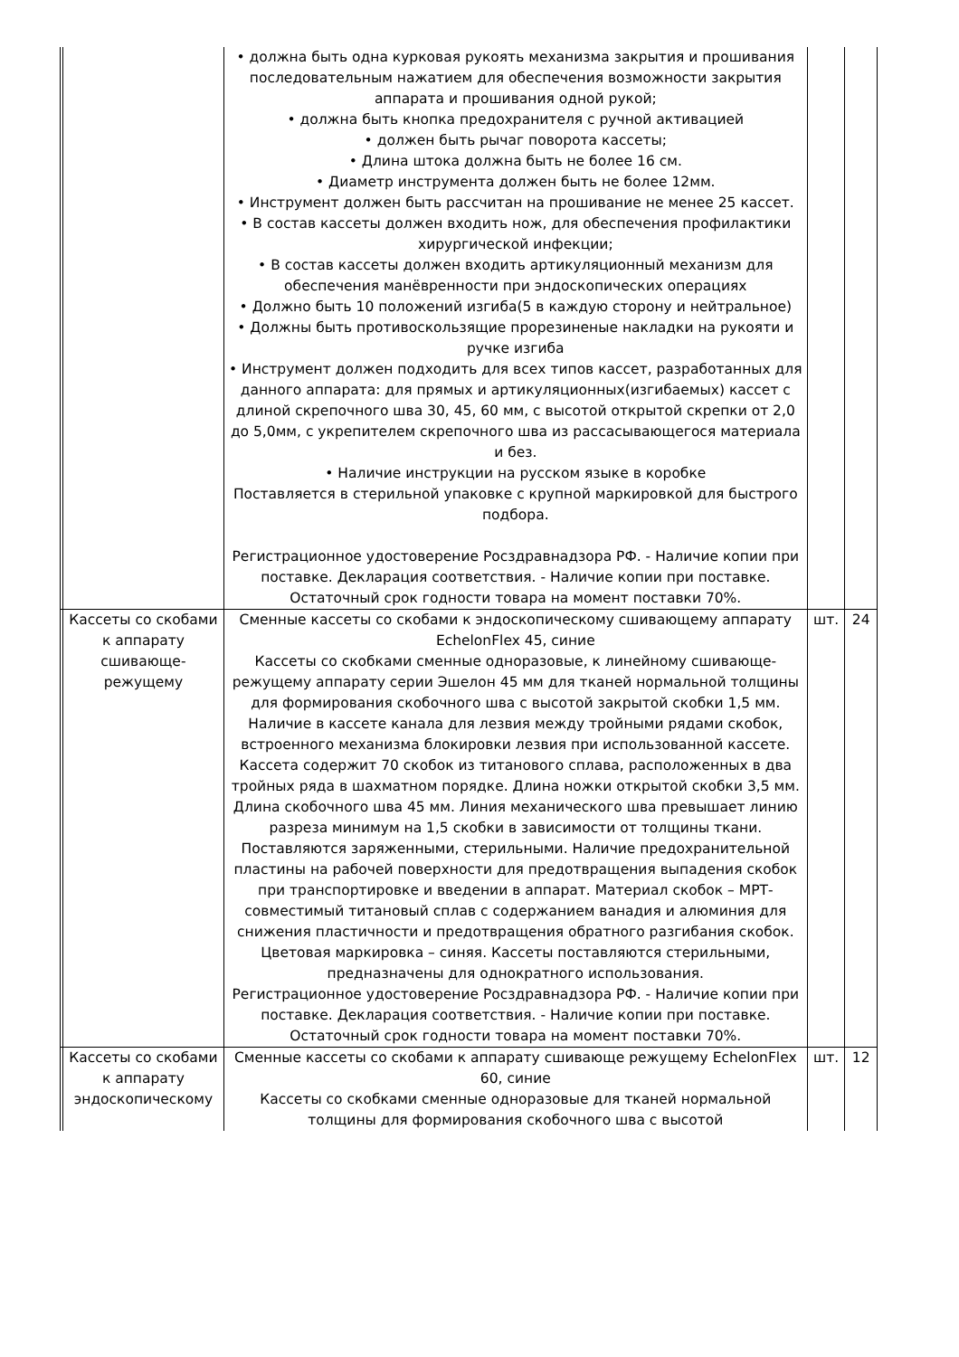| | | • должна быть одна курковая рукоять механизма закрытия и прошивания последовательным нажатием для обеспечения возможности закрытия аппарата и прошивания одной рукой; • должна быть кнопка предохранителя с ручной активацией • должен быть рычаг поворота кассеты; • Длина штока должна быть не более 16 см. • Диаметр инструмента должен быть не более 12мм. • Инструмент должен быть рассчитан на прошивание не менее 25 кассет. • В состав кассеты должен входить нож, для обеспечения профилактики хирургической инфекции; • В состав кассеты должен входить артикуляционный механизм для обеспечения манёвренности при эндоскопических операциях • Должно быть 10 положений изгиба(5 в каждую сторону и нейтральное) • Должны быть противоскользящие прорезиненые накладки на рукояти и ручке изгиба • Инструмент должен подходить для всех типов кассет, разработанных для данного аппарата: для прямых и артикуляционных(изгибаемых) кассет с длиной скрепочного шва 30, 45, 60 мм, с высотой открытой скрепки от 2,0 до 5,0мм, с укрепителем скрепочного шва из рассасывающегося материала и без. • Наличие инструкции на русском языке в коробке Поставляется в стерильной упаковке с крупной маркировкой для быстрого подбора. Регистрационное удостоверение Росздравнадзора РФ. - Наличие копии при поставке. Декларация соответствия. - Наличие копии при поставке. Остаточный срок годности товара на момент поставки 70%. | | |
| | Кассеты со скобами к аппарату сшивающе-режущему | Сменные кассеты со скобами к эндоскопическому сшивающему аппарату EchelonFlex 45, синие Кассеты со скобками сменные одноразовые, к линейному сшивающе-режущему аппарату серии Эшелон 45 мм для тканей нормальной толщины для формирования скобочного шва с высотой закрытой скобки 1,5 мм. Наличие в кассете канала для лезвия между тройными рядами скобок, встроенного механизма блокировки лезвия при использованной кассете. Кассета содержит 70 скобок из титанового сплава, расположенных в два тройных ряда в шахматном порядке. Длина ножки открытой скобки 3,5 мм. Длина скобочного шва 45 мм. Линия механического шва превышает линию разреза минимум на 1,5 скобки в зависимости от толщины ткани. Поставляются заряженными, стерильными. Наличие предохранительной пластины на рабочей поверхности для предотвращения выпадения скобок при транспортировке и введении в аппарат. Материал скобок – МРТ-совместимый титановый сплав с содержанием ванадия и алюминия для снижения пластичности и предотвращения обратного разгибания скобок. Цветовая маркировка – синяя. Кассеты поставляются стерильными, предназначены для однократного использования. Регистрационное удостоверение Росздравнадзора РФ. - Наличие копии при поставке. Декларация соответствия. - Наличие копии при поставке. Остаточный срок годности товара на момент поставки 70%. | шт. | 24 |
| | Кассеты со скобами к аппарату эндоскопическому | Сменные кассеты со скобами к аппарату сшивающе режущему EchelonFlex 60, синие Кассеты со скобками сменные одноразовые для тканей нормальной толщины для формирования скобочного шва с высотой | шт. | 12 |